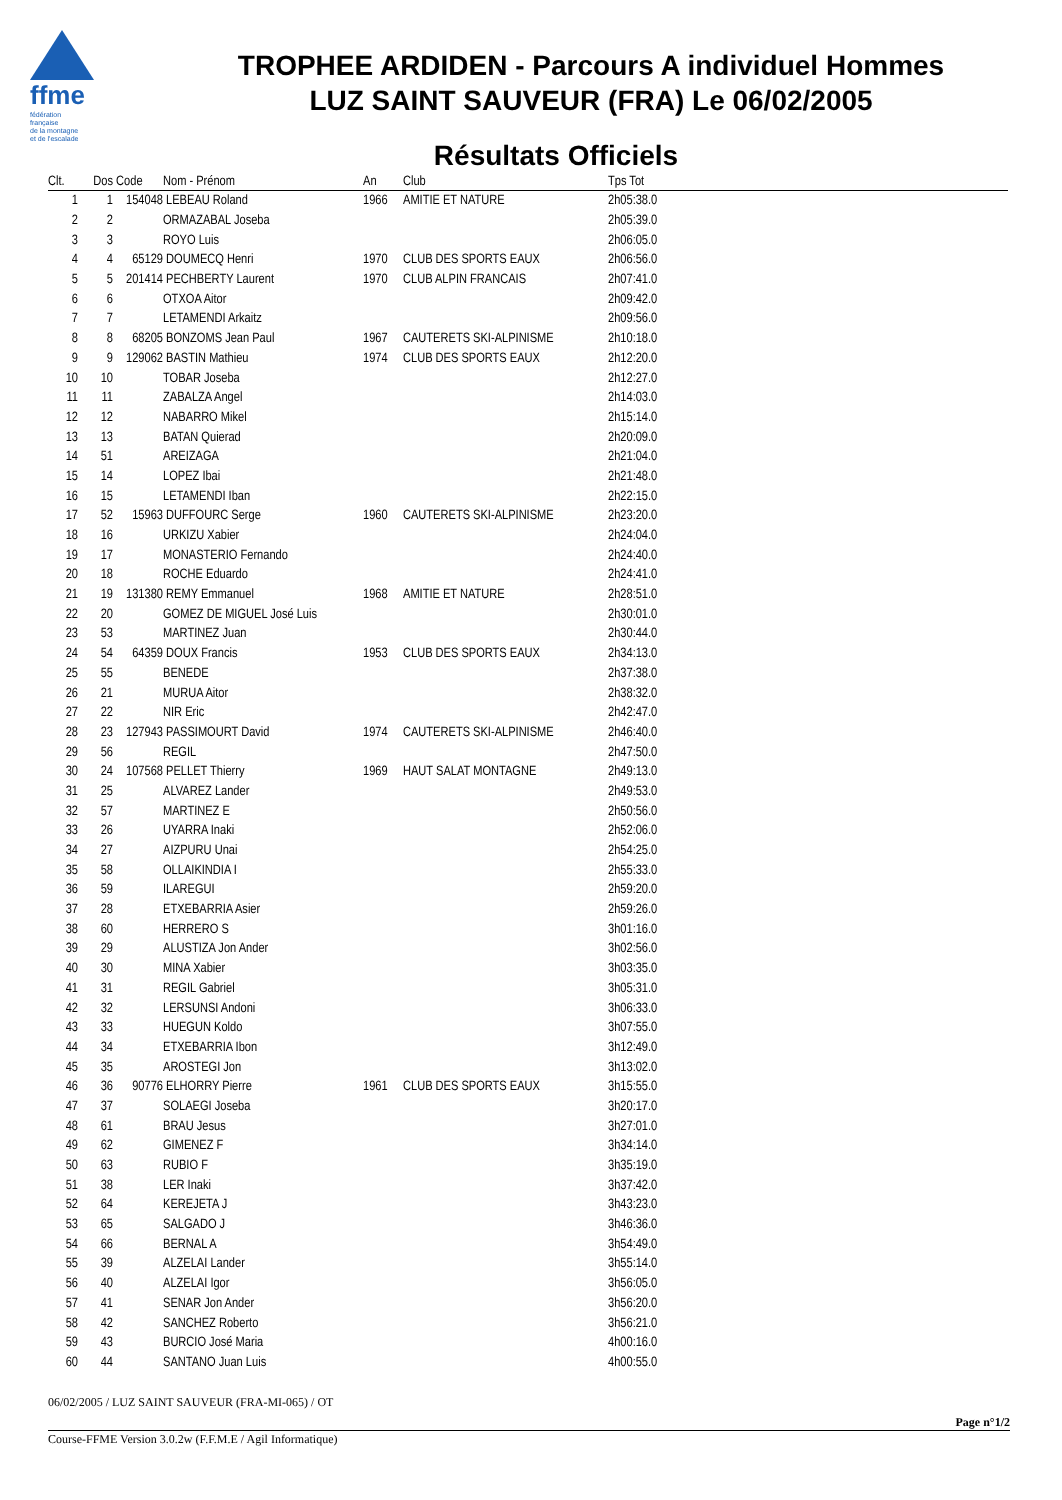ffme
fédération
française
de la montagne
et de l'escalade
TROPHEE ARDIDEN - Parcours A individuel Hommes
LUZ SAINT SAUVEUR (FRA) Le 06/02/2005
Résultats Officiels
| Clt. | Dos | Code | Nom - Prénom | An | Club | Tps Tot |
| --- | --- | --- | --- | --- | --- | --- |
| 1 | 1 | 154048 | LEBEAU Roland | 1966 | AMITIE ET NATURE | 2h05:38.0 |
| 2 | 2 | | ORMAZABAL Joseba | | | 2h05:39.0 |
| 3 | 3 | | ROYO Luis | | | 2h06:05.0 |
| 4 | 4 | 65129 | DOUMECQ Henri | 1970 | CLUB DES SPORTS EAUX | 2h06:56.0 |
| 5 | 5 | 201414 | PECHBERTY Laurent | 1970 | CLUB ALPIN FRANCAIS | 2h07:41.0 |
| 6 | 6 | | OTXOA Aitor | | | 2h09:42.0 |
| 7 | 7 | | LETAMENDI Arkaitz | | | 2h09:56.0 |
| 8 | 8 | 68205 | BONZOMS Jean Paul | 1967 | CAUTERETS SKI-ALPINISME | 2h10:18.0 |
| 9 | 9 | 129062 | BASTIN Mathieu | 1974 | CLUB DES SPORTS EAUX | 2h12:20.0 |
| 10 | 10 | | TOBAR Joseba | | | 2h12:27.0 |
| 11 | 11 | | ZABALZA Angel | | | 2h14:03.0 |
| 12 | 12 | | NABARRO Mikel | | | 2h15:14.0 |
| 13 | 13 | | BATAN Quierad | | | 2h20:09.0 |
| 14 | 51 | | AREIZAGA | | | 2h21:04.0 |
| 15 | 14 | | LOPEZ Ibai | | | 2h21:48.0 |
| 16 | 15 | | LETAMENDI Iban | | | 2h22:15.0 |
| 17 | 52 | 15963 | DUFFOURC Serge | 1960 | CAUTERETS SKI-ALPINISME | 2h23:20.0 |
| 18 | 16 | | URKIZU Xabier | | | 2h24:04.0 |
| 19 | 17 | | MONASTERIO Fernando | | | 2h24:40.0 |
| 20 | 18 | | ROCHE Eduardo | | | 2h24:41.0 |
| 21 | 19 | 131380 | REMY Emmanuel | 1968 | AMITIE ET NATURE | 2h28:51.0 |
| 22 | 20 | | GOMEZ DE MIGUEL José Luis | | | 2h30:01.0 |
| 23 | 53 | | MARTINEZ Juan | | | 2h30:44.0 |
| 24 | 54 | 64359 | DOUX Francis | 1953 | CLUB DES SPORTS EAUX | 2h34:13.0 |
| 25 | 55 | | BENEDE | | | 2h37:38.0 |
| 26 | 21 | | MURUA Aitor | | | 2h38:32.0 |
| 27 | 22 | | NIR Eric | | | 2h42:47.0 |
| 28 | 23 | 127943 | PASSIMOURT David | 1974 | CAUTERETS SKI-ALPINISME | 2h46:40.0 |
| 29 | 56 | | REGIL | | | 2h47:50.0 |
| 30 | 24 | 107568 | PELLET Thierry | 1969 | HAUT SALAT MONTAGNE | 2h49:13.0 |
| 31 | 25 | | ALVAREZ Lander | | | 2h49:53.0 |
| 32 | 57 | | MARTINEZ E | | | 2h50:56.0 |
| 33 | 26 | | UYARRA Inaki | | | 2h52:06.0 |
| 34 | 27 | | AIZPURU Unai | | | 2h54:25.0 |
| 35 | 58 | | OLLAIKINDIA I | | | 2h55:33.0 |
| 36 | 59 | | ILAREGUI | | | 2h59:20.0 |
| 37 | 28 | | ETXEBARRIA Asier | | | 2h59:26.0 |
| 38 | 60 | | HERRERO S | | | 3h01:16.0 |
| 39 | 29 | | ALUSTIZA Jon Ander | | | 3h02:56.0 |
| 40 | 30 | | MINA Xabier | | | 3h03:35.0 |
| 41 | 31 | | REGIL Gabriel | | | 3h05:31.0 |
| 42 | 32 | | LERSUNSI Andoni | | | 3h06:33.0 |
| 43 | 33 | | HUEGUN Koldo | | | 3h07:55.0 |
| 44 | 34 | | ETXEBARRIA Ibon | | | 3h12:49.0 |
| 45 | 35 | | AROSTEGI Jon | | | 3h13:02.0 |
| 46 | 36 | 90776 | ELHORRY Pierre | 1961 | CLUB DES SPORTS EAUX | 3h15:55.0 |
| 47 | 37 | | SOLAEGI Joseba | | | 3h20:17.0 |
| 48 | 61 | | BRAU Jesus | | | 3h27:01.0 |
| 49 | 62 | | GIMENEZ F | | | 3h34:14.0 |
| 50 | 63 | | RUBIO F | | | 3h35:19.0 |
| 51 | 38 | | LER Inaki | | | 3h37:42.0 |
| 52 | 64 | | KEREJETA J | | | 3h43:23.0 |
| 53 | 65 | | SALGADO J | | | 3h46:36.0 |
| 54 | 66 | | BERNAL A | | | 3h54:49.0 |
| 55 | 39 | | ALZELAI Lander | | | 3h55:14.0 |
| 56 | 40 | | ALZELAI Igor | | | 3h56:05.0 |
| 57 | 41 | | SENAR Jon Ander | | | 3h56:20.0 |
| 58 | 42 | | SANCHEZ Roberto | | | 3h56:21.0 |
| 59 | 43 | | BURCIO José Maria | | | 4h00:16.0 |
| 60 | 44 | | SANTANO Juan Luis | | | 4h00:55.0 |
06/02/2005 / LUZ SAINT SAUVEUR (FRA-MI-065) / OT
Page n°1/2
Course-FFME Version 3.0.2w (F.F.M.E / Agil Informatique)